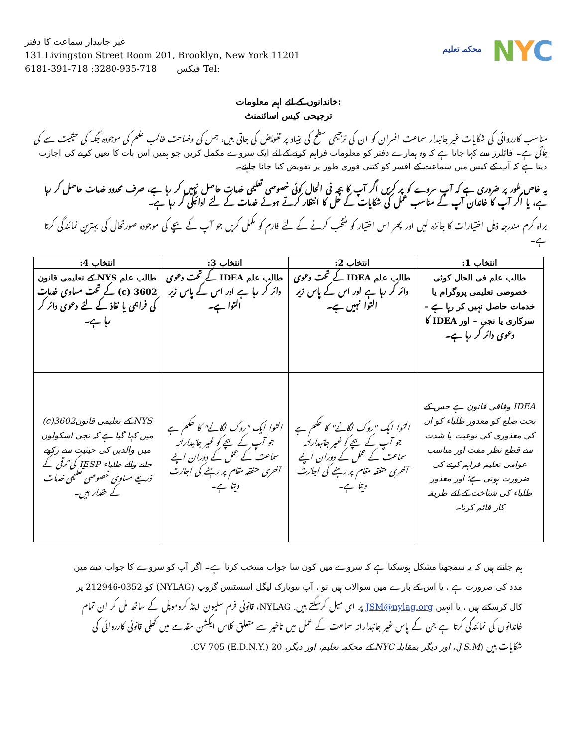غیر جانبدار سماعت کا دفتر
131 Livingston Street Room 201, Brooklyn, New York 11201
6181-391-718 :فیکس 718-935-3280 Tel:
محکمہ تعلیم
NYC
خاندانوں کے لئے اہم معلومات:
ترجیحی کیس اسائنمنٹ
مناسب کارروائی کی شکایات غیر جانبدار سماعت افسران کو ان کی ترجیحی سطح کی بنیاد پر تفویض کی جاتی ہیں، جس کی وضاحت طالب علم کی موجودہ جگہ کی حیثیت سے کی جاتی ہے۔ فائلرز سے کہا جاتا ہے کہ وہ ہمارے دفتر کو معلومات فراہم کرنے کے لئے ایک سروے مکمل کریں جو ہمیں اس بات کا تعین کرنے کی اجازت دیتا ہے کہ آپ کے کیس میں سماعت کے افسر کو کتنی فوری طور پر تفویض کیا جانا چاہئے۔
یہ خاص طور پر ضروری ہے کہ آپ سروے کو پر کریں اگر آپ کا بچہ فی الحال کوئی خصوصی تعلیمی خدمات حاصل نہیں کر رہا ہے، صرف محدود خدمات حاصل کر رہا ہے، یا اگر آپ کا خاندان آپ کے مناسب عمل کی شکایات کے حل کا انتظار کرتے ہوئے خدمات کے لئے ادائیگی کر رہا ہے۔
براہ کرم مندرجہ ذیل اختیارات کا جائزہ لیں اور پھر اس اختیار کو منتخب کرنے کے لئے فارم کو مکمل کریں جو آپ کے بچے کی موجودہ صورتحال کی بہترین نمائندگی کرتا ہے۔
| انتخاب 1: | انتخاب 2: | انتخاب 3: | انتخاب 4: |
| --- | --- | --- | --- |
| طالب علم فی الحال کوئی خصوصی تعلیمی پروگرام یا خدمات حاصل نہیں کر رہا ہے – سرکاری یا نجی – اور IDEA کا دعوی دائر کر رہا ہے۔ | طالب علم IDEA کے تحت دعوی دائر کر رہا ہے اور اس کے پاس زیر التوا نہیں ہے۔ | طالب علم IDEA کے تحت دعوی دائر کر رہا ہے اور اس کے پاس زیر التوا ہے۔ | طالب علم NYS کے تعلیمی قانون 3602 (c) کے تحت مساوی خدمات کی فراہمی یا نفاذ کے لئے دعوی دائر کر رہا ہے۔ |
| IDEA وفاقی قانون ہے جس کے تحت ضلع کو معذور طلباء کو ان کی معذوری کی نوعیت یا شدت سے قطع نظر مفت اور مناسب عوامی تعلیم فراہم کرنے کی ضرورت ہوتی ہے؛ اور معذور طلباء کی شناخت کے لئے طریقہ کار قائم کرنا۔ | التوا ایک "روک لگانے" کا حکم ہے جو آپ کے بچے کو غیر جانبدارانہ سماعت کے عمل کے دوران اپنے آخری متفقہ مقام پر رہنے کی اجازت دیتا ہے۔ | التوا ایک "روک لگانے" کا حکم ہے جو آپ کے بچے کو غیر جانبدارانہ سماعت کے عمل کے دوران اپنے آخری متفقہ مقام پر رہنے کی اجازت دیتا ہے۔ | NYS کے تعلیمی قانون3602(c) میں کہا گیا ہے کہ نجی اسکولوں میں والدین کی حیثیت سے رکھے جانے والے طلباء IESP کی ترقی کے ذریعے مساوی خصوصی تعلیمی خدمات کے حقدار ہیں۔ |
ہم جانتے ہیں کہ یہ سمجھنا مشکل ہوسکتا ہے کہ سروے میں کون سا جواب منتخب کرنا ہے۔ اگر آپ کو سروے کا جواب دینے میں مدد کی ضرورت ہے ، یا اس کے بارے میں سوالات ہیں تو ، آپ نیویارک لیگل اسسٹنس گروپ (NYLAG) کو 0352-212946 پر کال کرسکتے ہیں ، یا انہیں JSM@nylag.org پر ای میل کرسکتے ہیں. NYLAG، قانونی فرم سلیون اینڈ کروموپل کے ساتھ مل کر ان تمام خاندانوں کی نمائندگی کرتا ہے جن کے پاس غیر جانبدارانہ سماعت کے عمل میں تاخیر سے متعلق کلاس ایکشن مقدمے میں کھلی قانونی کارروائی کی شکایات ہیں (J.S.M.، اور دیگر بمقابلہ NYC کے محکمہ تعلیم، اور دیگر، 20 CV 705 (E.D.N.Y.).